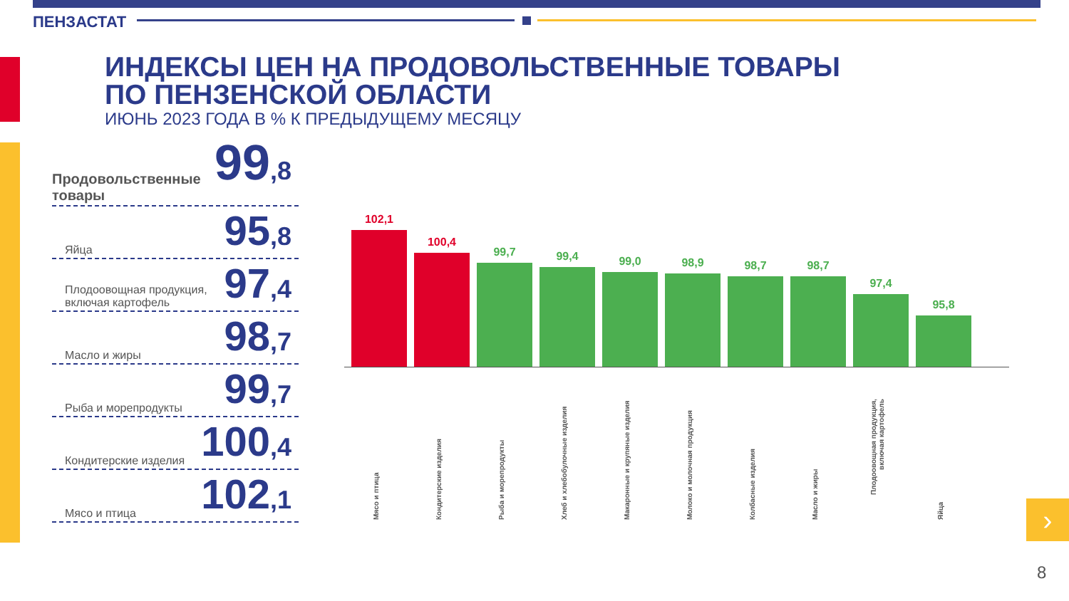ПЕНЗАСТАТ
ИНДЕКСЫ ЦЕН НА ПРОДОВОЛЬСТВЕННЫЕ ТОВАРЫ
ПО ПЕНЗЕНСКОЙ ОБЛАСТИ
ИЮНЬ 2023 ГОДА В % К ПРЕДЫДУЩЕМУ МЕСЯЦУ
Продовольственные товары 99,8
Яйца 95,8
Плодоовощная продукция,
включая картофель 97,4
Масло и жиры 98,7
Рыба и морепродукты 99,7
Кондитерские изделия 100,4
Мясо и птица 102,1
102,1
100,4
99,7
99,4
99,0
98,9
98,7
98,7
97,4
95,8
Мясо и птица
Кондитерские изделия
Рыба и морепродукты
Хлеб и хлебобулочные изделия
Макаронные и крупяные изделия
Молоко и молочная продукция
Колбасные изделия
Масло и жиры
Плодоовощная продукция, включая картофель
Яйца
›
8